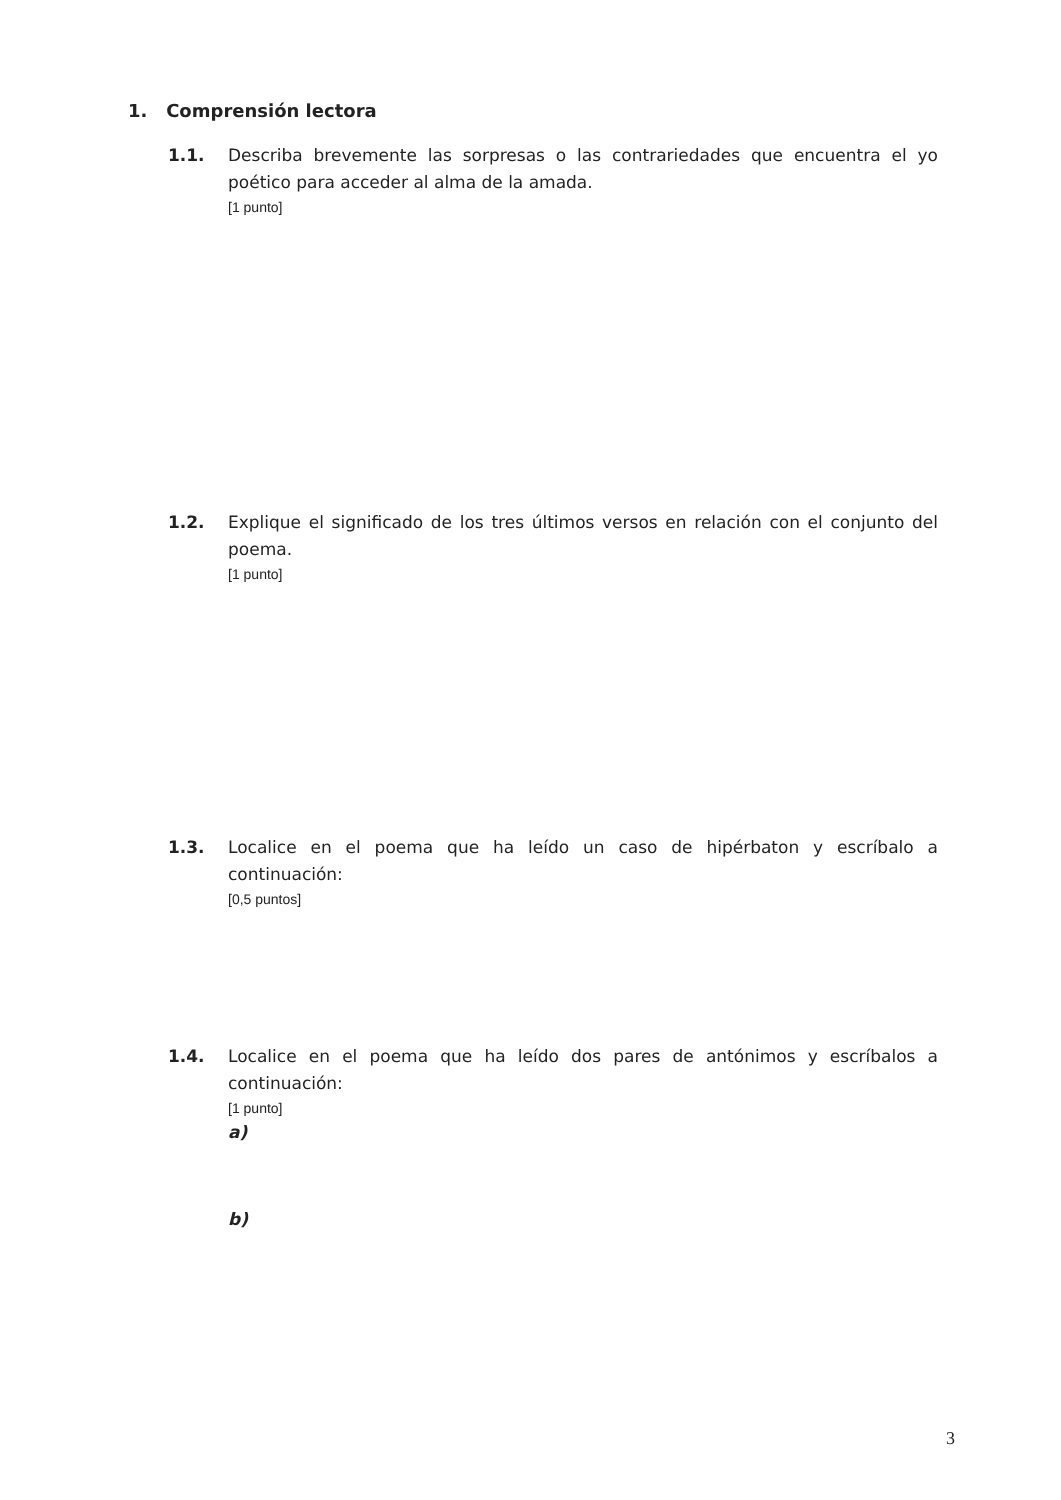1. Comprensión lectora
1.1. Describa brevemente las sorpresas o las contrariedades que encuentra el yo poético para acceder al alma de la amada.
[1 punto]
1.2. Explique el significado de los tres últimos versos en relación con el conjunto del poema.
[1 punto]
1.3. Localice en el poema que ha leído un caso de hipérbaton y escríbalo a continuación:
[0,5 puntos]
1.4. Localice en el poema que ha leído dos pares de antónimos y escríbalos a continuación:
[1 punto]
a)
b)
3